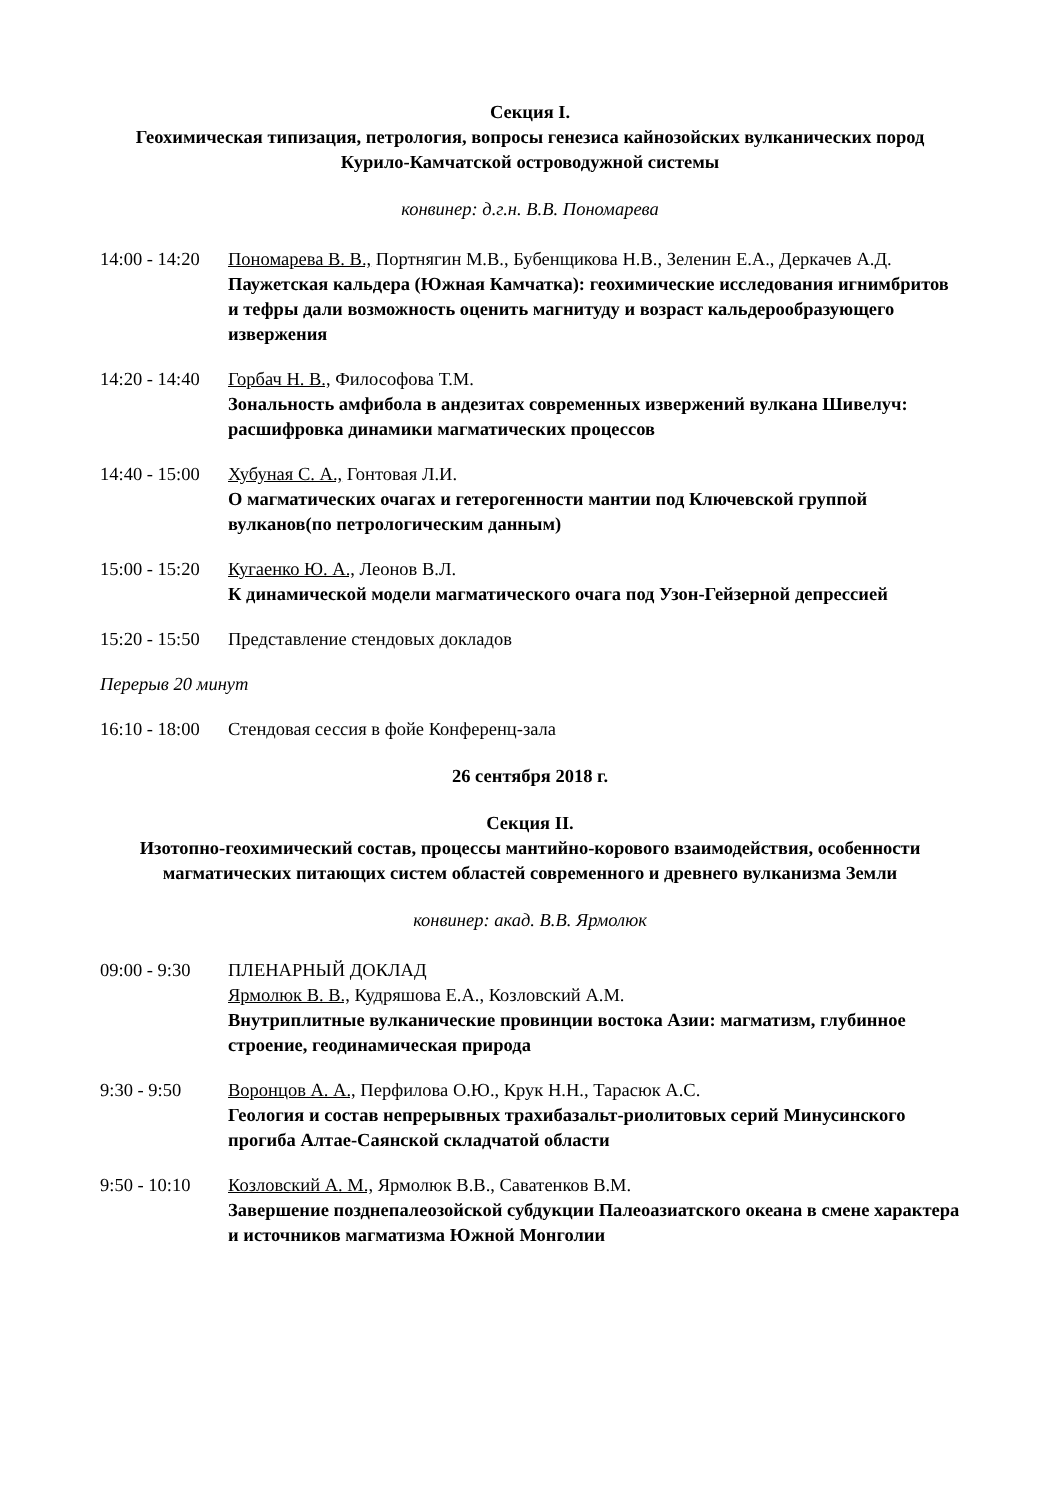Секция I.
Геохимическая типизация, петрология, вопросы генезиса кайнозойских вулканических пород Курило-Камчатской островодужной системы
конвинер: д.г.н. В.В. Пономарева
14:00 - 14:20
Пономарева В. В., Портнягин М.В., Бубенщикова Н.В., Зеленин Е.А., Деркачев А.Д.
Паужетская кальдера (Южная Камчатка): геохимические исследования игнимбритов и тефры дали возможность оценить магнитуду и возраст кальдерообразующего извержения
14:20 - 14:40
Горбач Н. В., Философова Т.М.
Зональность амфибола в андезитах современных извержений вулкана Шивелуч: расшифровка динамики магматических процессов
14:40 - 15:00
Хубуная С. А., Гонтовая Л.И.
О магматических очагах и гетерогенности мантии под Ключевской группой вулканов(по петрологическим данным)
15:00 - 15:20
Кугаенко Ю. А., Леонов В.Л.
К динамической модели магматического очага под Узон-Гейзерной депрессией
15:20 - 15:50
Представление стендовых докладов
Перерыв 20 минут
16:10 - 18:00
Стендовая сессия в фойе Конференц-зала
26 сентября 2018 г.
Секция II.
Изотопно-геохимический состав, процессы мантийно-корового взаимодействия, особенности магматических питающих систем областей современного и древнего вулканизма Земли
конвинер: акад. В.В. Ярмолюк
09:00 - 9:30
ПЛЕНАРНЫЙ ДОКЛАД
Ярмолюк В. В., Кудряшова Е.А., Козловский А.М.
Внутриплитные вулканические провинции востока Азии: магматизм, глубинное строение, геодинамическая природа
9:30 - 9:50 Воронцов А. А., Перфилова О.Ю., Крук Н.Н., Тарасюк А.С.
Геология и состав непрерывных трахибазальт-риолитовых серий Минусинского прогиба Алтае-Саянской складчатой области
9:50 - 10:10
Козловский А. М., Ярмолюк В.В., Саватенков В.М.
Завершение позднепалеозойской субдукции Палеоазиатского океана в смене характера и источников магматизма Южной Монголии